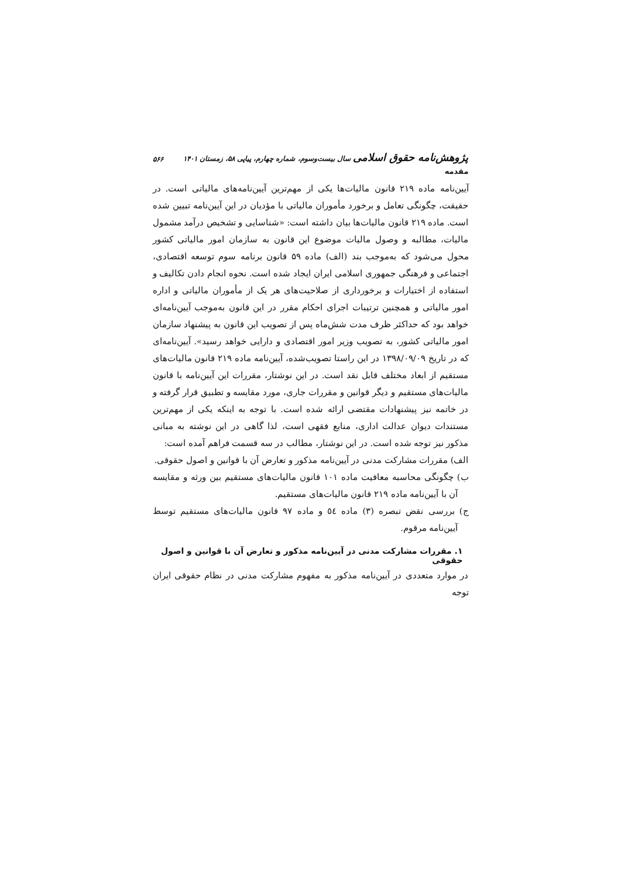پژوهش‌نامه حقوق اسلامی سال بیست‌وسوم، شماره چهارم، پیاپی ۵۸، زمستان ۱۴۰۱ ۵۶۶
مقدمه
آیین‌نامه ماده ۲۱۹ قانون مالیات‌ها یکی از مهم‌ترین آیین‌نامه‌های مالیاتی است. در حقیقت، چگونگی تعامل و برخورد مأموران مالیاتی با مؤدیان در این آیین‌نامه تبیین شده است. ماده ۲۱۹ قانون مالیات‌ها بیان داشته است: «شناسایی و تشخیص درآمد مشمول مالیات، مطالبه و وصول مالیات موضوع این قانون به سازمان امور مالیاتی کشور محول می‌شود که به‌موجب بند (الف) ماده ۵۹ قانون برنامه سوم توسعه اقتصادی، اجتماعی و فرهنگی جمهوری اسلامی ایران ایجاد شده است. نحوه انجام دادن تکالیف و استفاده از اختیارات و برخورداری از صلاحیت‌های هر یک از مأموران مالیاتی و اداره امور مالیاتی و همچنین ترتیبات اجرای احکام مقرر در این قانون به‌موجب آیین‌نامه‌ای خواهد بود که حداکثر ظرف مدت شش‌ماه پس از تصویب این قانون به پیشنهاد سازمان امور مالیاتی کشور، به تصویب وزیر امور اقتصادی و دارایی خواهد رسید». آیین‌نامه‌ای که در تاریخ ۱۳۹۸/۰۹/۰۹ در این راستا تصویب‌شده، آیین‌نامه ماده ۲۱۹ قانون مالیات‌های مستقیم از ابعاد مختلف قابل نقد است. در این نوشتار، مقررات این آیین‌نامه با قانون مالیات‌های مستقیم و دیگر قوانین و مقررات جاری، مورد مقایسه و تطبیق قرار گرفته و در خاتمه نیز پیشنهادات مقتضی ارائه شده است. با توجه به اینکه یکی از مهم‌ترین مستندات دیوان عدالت اداری، منابع فقهی است، لذا گاهی در این نوشته به مبانی مذکور نیز توجه شده است. در این نوشتار، مطالب در سه قسمت فراهم آمده است:
الف) مقررات مشارکت مدنی در آیین‌نامه مذکور و تعارض آن با قوانین و اصول حقوقی.
ب) چگونگی محاسبه معافیت ماده ۱۰۱ قانون مالیات‌های مستقیم بین ورثه و مقایسه آن با آیین‌نامه ماده ۲۱۹ قانون مالیات‌های مستقیم.
ج) بررسی نقض تبصره (۳) ماده ٥٤ و ماده ۹۷ قانون مالیات‌های مستقیم توسط آیین‌نامه مرقوم.
۱. مقررات مشارکت مدنی در آیین‌نامه مذکور و تعارض آن با قوانین و اصول حقوقی
در موارد متعددی در آیین‌نامه مذکور به مفهوم مشارکت مدنی در نظام حقوقی ایران توجه